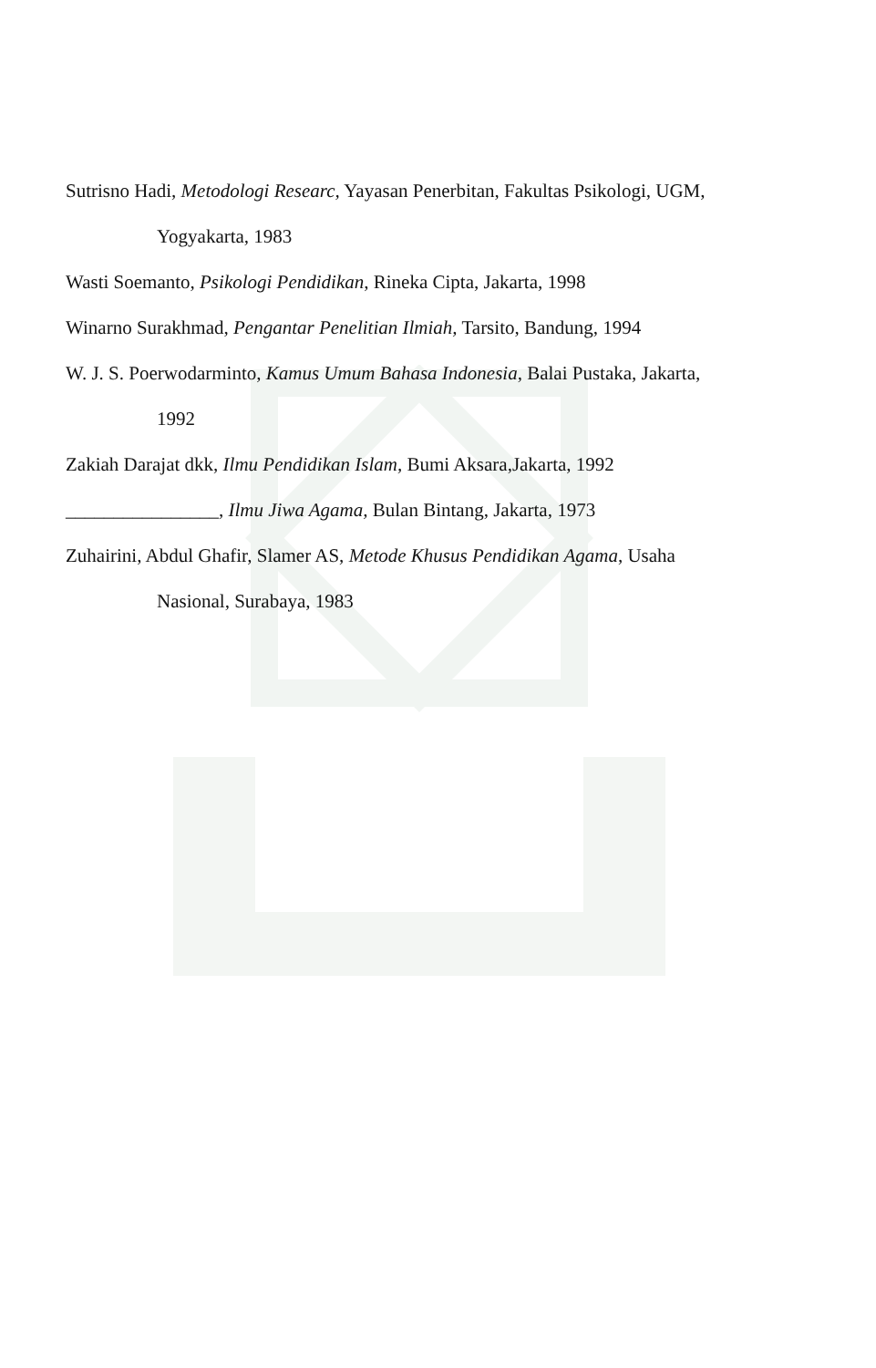Sutrisno Hadi, Metodologi Researc, Yayasan Penerbitan, Fakultas Psikologi, UGM,
Yogyakarta, 1983
Wasti Soemanto, Psikologi Pendidikan, Rineka Cipta, Jakarta, 1998
Winarno Surakhmad, Pengantar Penelitian Ilmiah, Tarsito, Bandung, 1994
W. J. S. Poerwodarminto, Kamus Umum Bahasa Indonesia, Balai Pustaka, Jakarta,
1992
Zakiah Darajat dkk, Ilmu Pendidikan Islam, Bumi Aksara,Jakarta, 1992
________________, Ilmu Jiwa Agama, Bulan Bintang, Jakarta, 1973
Zuhairini, Abdul Ghafir, Slamer AS, Metode Khusus Pendidikan Agama, Usaha
Nasional, Surabaya, 1983